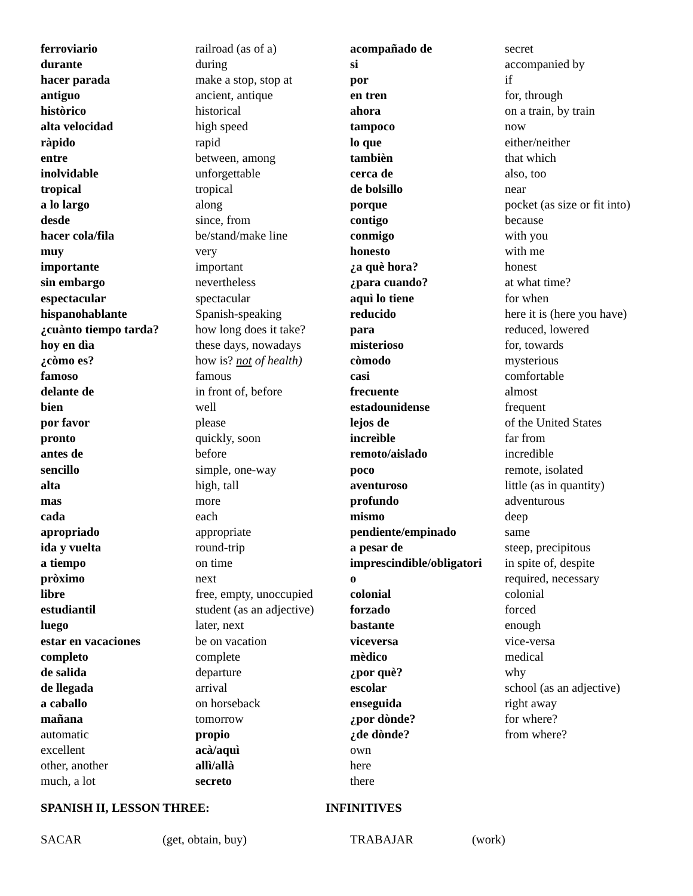ferroviario
durante
hacer parada
antiguo
històrico
alta velocidad
ràpido
entre
inolvidable
tropical
a lo largo
desde
hacer cola/fila
muy
importante
sin embargo
espectacular
hispanohablante
¿cuànto tiempo tarda?
hoy en dìa
¿còmo es?
famoso
delante de
bien
por favor
pronto
antes de
sencillo
alta
mas
cada
apropriado
ida y vuelta
a tiempo
pròximo
libre
estudiantil
luego
estar en vacaciones
completo
de salida
de llegada
a caballo
mañana
automatic
excellent
other, another
much, a lot
railroad (as of a)
during
make a stop, stop at
ancient, antique
historical
high speed
rapid
between, among
unforgettable
tropical
along
since, from
be/stand/make line
very
important
nevertheless
spectacular
Spanish-speaking
how long does it take?
these days, nowadays
how is? not of health)
famous
in front of, before
well
please
quickly, soon
before
simple, one-way
high, tall
more
each
appropriate
round-trip
on time
next
free, empty, unoccupied
student (as an adjective)
later, next
be on vacation
complete
departure
arrival
on horseback
tomorrow
propio
acà/aquì
allì/allà
secreto
acompañado de
si
por
en tren
ahora
tampoco
lo que
tambièn
cerca de
de bolsillo
porque
contigo
conmigo
honesto
¿a què hora?
¿para cuando?
aquì lo tiene
reducido
para
misterioso
còmodo
casi
frecuente
estadounidense
lejos de
increìble
remoto/aislado
poco
aventuroso
profundo
mismo
pendiente/empinado
a pesar de
imprescindible/obligatori
o
colonial
forzado
bastante
viceversa
mèdico
¿por què?
escolar
enseguida
¿por dònde?
¿de dònde?
own
here
there
secret
accompanied by
if
for, through
on a train, by train
now
either/neither
that which
also, too
near
pocket (as size or fit into)
because
with you
with me
honest
at what time?
for when
here it is (here you have)
reduced, lowered
for, towards
mysterious
comfortable
almost
frequent
of the United States
far from
incredible
remote, isolated
little (as in quantity)
adventurous
deep
same
steep, precipitous
in spite of, despite
required, necessary
colonial
forced
enough
vice-versa
medical
why
school (as an adjective)
right away
for where?
from where?
SPANISH II, LESSON THREE: INFINITIVES
SACAR (get, obtain, buy) TRABAJAR (work)